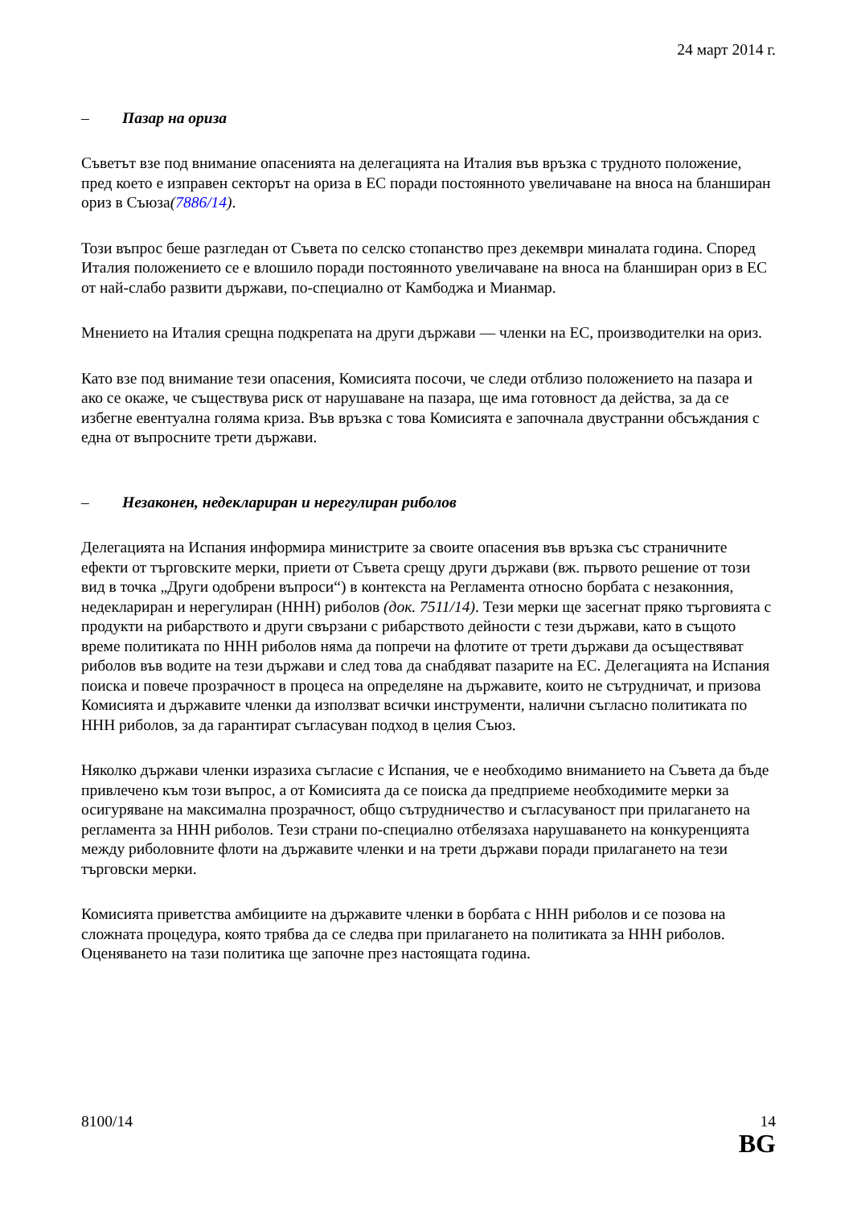24 март 2014 г.
– Пазар на ориза
Съветът взе под внимание опасенията на делегацията на Италия във връзка с трудното положение, пред което е изправен секторът на ориза в ЕС поради постоянното увеличаване на вноса на бланширан ориз в Съюза(7886/14).
Този въпрос беше разгледан от Съвета по селско стопанство през декември миналата година. Според Италия положението се е влошило поради постоянното увеличаване на вноса на бланширан ориз в ЕС от най-слабо развити държави, по-специално от Камбоджа и Мианмар.
Мнението на Италия срещна подкрепата на други държави — членки на ЕС, производителки на ориз.
Като взе под внимание тези опасения, Комисията посочи, че следи отблизо положението на пазара и ако се окаже, че съществува риск от нарушаване на пазара, ще има готовност да действа, за да се избегне евентуална голяма криза. Във връзка с това Комисията е започнала двустранни обсъждания с една от въпросните трети държави.
– Незаконен, недеклариран и нерегулиран риболов
Делегацията на Испания информира министрите за своите опасения във връзка със страничните ефекти от търговските мерки, приети от Съвета срещу други държави (вж. първото решение от този вид в точка „Други одобрени въпроси“) в контекста на Регламента относно борбата с незаконния, недеклариран и нерегулиран (ННН) риболов (док. 7511/14). Тези мерки ще засегнат пряко търговията с продукти на рибарството и други свързани с рибарството дейности с тези държави, като в същото време политиката по ННН риболов няма да попречи на флотите от трети държави да осъществяват риболов във водите на тези държави и след това да снабдяват пазарите на ЕС. Делегацията на Испания поиска и повече прозрачност в процеса на определяне на държавите, които не сътрудничат, и призова Комисията и държавите членки да използват всички инструменти, налични съгласно политиката по ННН риболов, за да гарантират съгласуван подход в целия Съюз.
Няколко държави членки изразиха съгласие с Испания, че е необходимо вниманието на Съвета да бъде привлечено към този въпрос, а от Комисията да се поиска да предприеме необходимите мерки за осигуряване на максимална прозрачност, общо сътрудничество и съгласуваност при прилагането на регламента за ННН риболов. Тези страни по-специално отбелязаха нарушаването на конкуренцията между риболовните флоти на държавите членки и на трети държави поради прилагането на тези търговски мерки.
Комисията приветства амбициите на държавите членки в борбата с ННН риболов и се позова на сложната процедура, която трябва да се следва при прилагането на политиката за ННН риболов. Оценяването на тази политика ще започне през настоящата година.
8100/14 14
BG